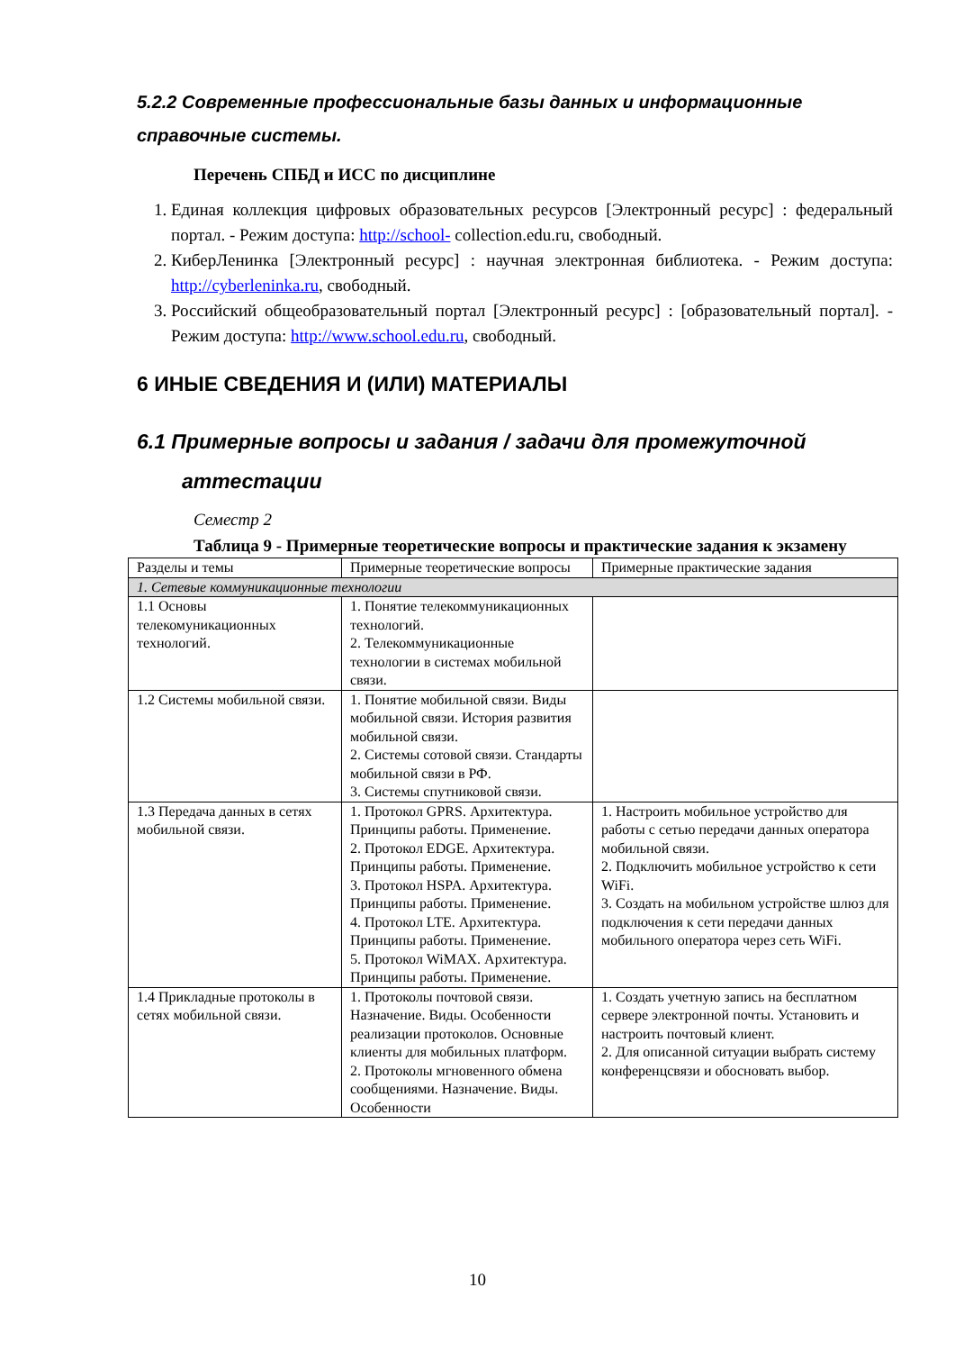5.2.2 Современные профессиональные базы данных и информационные справочные системы.
Перечень СПБД и ИСС по дисциплине
1. Единая коллекция цифровых образовательных ресурсов [Электронный ресурс] : федеральный портал. - Режим доступа: http://school- collection.edu.ru, свободный.
2. КиберЛенинка [Электронный ресурс] : научная электронная библиотека. - Режим доступа: http://cyberleninka.ru, свободный.
3. Российский общеобразовательный портал [Электронный ресурс] : [образовательный портал]. - Режим доступа: http://www.school.edu.ru, свободный.
6 ИНЫЕ СВЕДЕНИЯ И (ИЛИ) МАТЕРИАЛЫ
6.1 Примерные вопросы и задания / задачи для промежуточной
аттестации
Семестр 2
Таблица 9 - Примерные теоретические вопросы и практические задания к экзамену
| Разделы и темы | Примерные теоретические вопросы | Примерные практические задания |
| 1. Сетевые коммуникационные технологии | | |
| 1.1 Основы телекомуникационных технологий. | 1. Понятие телекоммуникационных технологий. 2. Телекоммуникационные технологии в системах мобильной связи. | |
| 1.2 Системы мобильной связи. | 1. Понятие мобильной связи. Виды мобильной связи. История развития мобильной связи. 2. Системы сотовой связи. Стандарты мобильной связи в РФ. 3. Системы спутниковой связи. | |
| 1.3 Передача данных в сетях мобильной связи. | 1. Протокол GPRS. Архитектура. Принципы работы. Применение. 2. Протокол EDGE. Архитектура. Принципы работы. Применение. 3. Протокол HSPA. Архитектура. Принципы работы. Применение. 4. Протокол LTE. Архитектура. Принципы работы. Применение. 5. Протокол WiMAX. Архитектура. Принципы работы. Применение. | 1. Настроить мобильное устройство для работы с сетью передачи данных оператора мобильной связи. 2. Подключить мобильное устройство к сети WiFi. 3. Создать на мобильном устройстве шлюз для подключения к сети передачи данных мобильного оператора через сеть WiFi. |
| 1.4 Прикладные протоколы в сетях мобильной связи. | 1. Протоколы почтовой связи. Назначение. Виды. Особенности реализации протоколов. Основные клиенты для мобильных платформ. 2. Протоколы мгновенного обмена сообщениями. Назначение. Виды. Особенности | 1. Создать учетную запись на бесплатном сервере электронной почты. Установить и настроить почтовый клиент. 2. Для описанной ситуации выбрать систему конференцсвязи и обосновать выбор. |
10